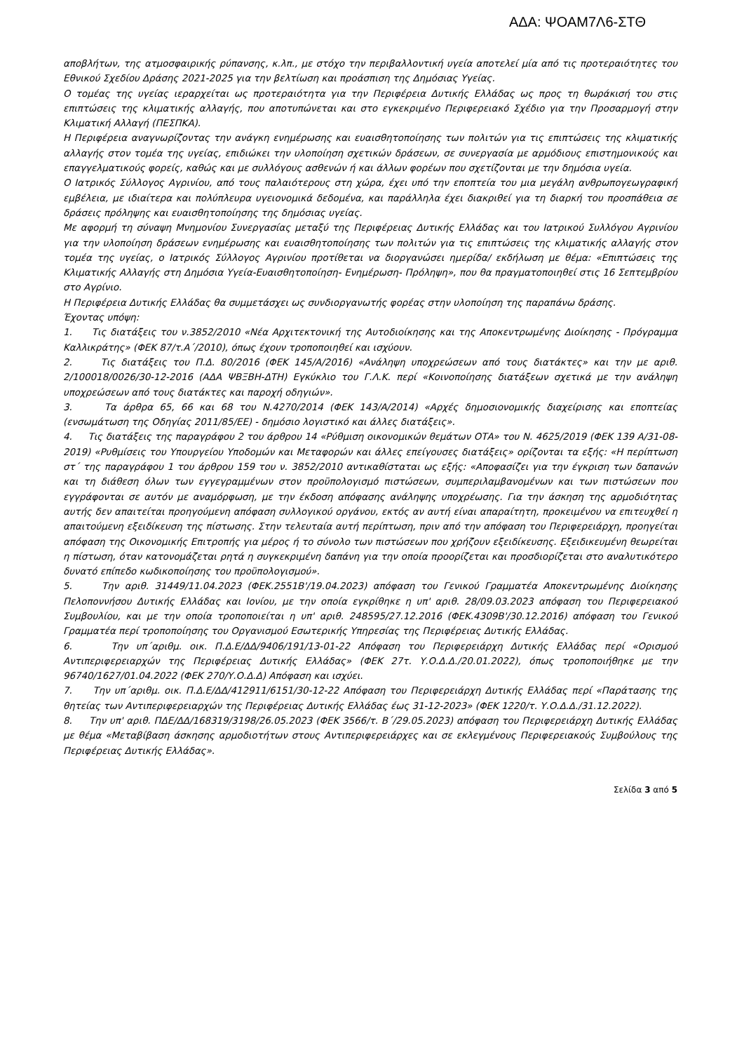ΑΔΑ: ΨΟΑΜ7Λ6-ΣΤΘ
αποβλήτων, της ατμοσφαιρικής ρύπανσης, κ.λπ., με στόχο την περιβαλλοντική υγεία αποτελεί μία από τις προτεραιότητες του Εθνικού Σχεδίου Δράσης 2021-2025 για την βελτίωση και προάσπιση της Δημόσιας Υγείας.
Ο τομέας της υγείας ιεραρχείται ως προτεραιότητα για την Περιφέρεια Δυτικής Ελλάδας ως προς τη θωράκισή του στις επιπτώσεις της κλιματικής αλλαγής, που αποτυπώνεται και στο εγκεκριμένο Περιφερειακό Σχέδιο για την Προσαρμογή στην Κλιματική Αλλαγή (ΠΕΣΠΚΑ).
Η Περιφέρεια αναγνωρίζοντας την ανάγκη ενημέρωσης και ευαισθητοποίησης των πολιτών για τις επιπτώσεις της κλιματικής αλλαγής στον τομέα της υγείας, επιδιώκει την υλοποίηση σχετικών δράσεων, σε συνεργασία με αρμόδιους επιστημονικούς και επαγγελματικούς φορείς, καθώς και με συλλόγους ασθενών ή και άλλων φορέων που σχετίζονται με την δημόσια υγεία.
Ο Ιατρικός Σύλλογος Αγρινίου, από τους παλαιότερους στη χώρα, έχει υπό την εποπτεία του μια μεγάλη ανθρωπογεωγραφική εμβέλεια, με ιδιαίτερα και πολύπλευρα υγειονομικά δεδομένα, και παράλληλα έχει διακριθεί για τη διαρκή του προσπάθεια σε δράσεις πρόληψης και ευαισθητοποίησης της δημόσιας υγείας.
Με αφορμή τη σύναψη Μνημονίου Συνεργασίας μεταξύ της Περιφέρειας Δυτικής Ελλάδας και του Ιατρικού Συλλόγου Αγρινίου για την υλοποίηση δράσεων ενημέρωσης και ευαισθητοποίησης των πολιτών για τις επιπτώσεις της κλιματικής αλλαγής στον τομέα της υγείας, ο Ιατρικός Σύλλογος Αγρινίου προτίθεται να διοργανώσει ημερίδα/ εκδήλωση με θέμα: «Επιπτώσεις της Κλιματικής Αλλαγής στη Δημόσια Υγεία-Ευαισθητοποίηση- Ενημέρωση- Πρόληψη», που θα πραγματοποιηθεί στις 16 Σεπτεμβρίου στο Αγρίνιο.
Η Περιφέρεια Δυτικής Ελλάδας θα συμμετάσχει ως συνδιοργανωτής φορέας στην υλοποίηση της παραπάνω δράσης.
Έχοντας υπόψη:
1. Τις διατάξεις του ν.3852/2010 «Νέα Αρχιτεκτονική της Αυτοδιοίκησης και της Αποκεντρωμένης Διοίκησης - Πρόγραμμα Καλλικράτης» (ΦΕΚ 87/τ.Α΄/2010), όπως έχουν τροποποιηθεί και ισχύουν.
2. Τις διατάξεις του Π.Δ. 80/2016 (ΦΕΚ 145/Α/2016) «Ανάληψη υποχρεώσεων από τους διατάκτες» και την με αριθ. 2/100018/0026/30-12-2016 (ΑΔΑ ΨΒΞΒΗ-ΔΤΗ) Εγκύκλιο του Γ.Λ.Κ. περί «Κοινοποίησης διατάξεων σχετικά με την ανάληψη υποχρεώσεων από τους διατάκτες και παροχή οδηγιών».
3. Τα άρθρα 65, 66 και 68 του Ν.4270/2014 (ΦΕΚ 143/Α/2014) «Αρχές δημοσιονομικής διαχείρισης και εποπτείας (ενσωμάτωση της Οδηγίας 2011/85/ΕΕ) - δημόσιο λογιστικό και άλλες διατάξεις».
4. Τις διατάξεις της παραγράφου 2 του άρθρου 14 «Ρύθμιση οικονομικών θεμάτων ΟΤΑ» του Ν. 4625/2019 (ΦΕΚ 139 Α/31-08-2019) «Ρυθμίσεις του Υπουργείου Υποδομών και Μεταφορών και άλλες επείγουσες διατάξεις» ορίζονται τα εξής: «Η περίπτωση στ΄ της παραγράφου 1 του άρθρου 159 του ν. 3852/2010 αντικαθίσταται ως εξής: «Αποφασίζει για την έγκριση των δαπανών και τη διάθεση όλων των εγγεγραμμένων στον προϋπολογισμό πιστώσεων, συμπεριλαμβανομένων και των πιστώσεων που εγγράφονται σε αυτόν με αναμόρφωση, με την έκδοση απόφασης ανάληψης υποχρέωσης. Για την άσκηση της αρμοδιότητας αυτής δεν απαιτείται προηγούμενη απόφαση συλλογικού οργάνου, εκτός αν αυτή είναι απαραίτητη, προκειμένου να επιτευχθεί η απαιτούμενη εξειδίκευση της πίστωσης. Στην τελευταία αυτή περίπτωση, πριν από την απόφαση του Περιφερειάρχη, προηγείται απόφαση της Οικονομικής Επιτροπής για μέρος ή το σύνολο των πιστώσεων που χρήζουν εξειδίκευσης. Εξειδικευμένη θεωρείται η πίστωση, όταν κατονομάζεται ρητά η συγκεκριμένη δαπάνη για την οποία προορίζεται και προσδιορίζεται στο αναλυτικότερο δυνατό επίπεδο κωδικοποίησης του προϋπολογισμού».
5. Την αριθ. 31449/11.04.2023 (ΦΕΚ.2551Β'/19.04.2023) απόφαση του Γενικού Γραμματέα Αποκεντρωμένης Διοίκησης Πελοποννήσου Δυτικής Ελλάδας και Ιονίου, με την οποία εγκρίθηκε η υπ' αριθ. 28/09.03.2023 απόφαση του Περιφερειακού Συμβουλίου, και με την οποία τροποποιείται η υπ' αριθ. 248595/27.12.2016 (ΦΕΚ.4309Β'/30.12.2016) απόφαση του Γενικού Γραμματέα περί τροποποίησης του Οργανισμού Εσωτερικής Υπηρεσίας της Περιφέρειας Δυτικής Ελλάδας.
6. Την υπ΄αριθμ. οικ. Π.Δ.Ε/ΔΔ/9406/191/13-01-22 Απόφαση του Περιφερειάρχη Δυτικής Ελλάδας περί «Ορισμού Αντιπεριφερειαρχών της Περιφέρειας Δυτικής Ελλάδας» (ΦΕΚ 27τ. Υ.Ο.Δ.Δ./20.01.2022), όπως τροποποιήθηκε με την 96740/1627/01.04.2022 (ΦΕΚ 270/Υ.Ο.Δ.Δ) Απόφαση και ισχύει.
7. Την υπ΄αριθμ. οικ. Π.Δ.Ε/ΔΔ/412911/6151/30-12-22 Απόφαση του Περιφερειάρχη Δυτικής Ελλάδας περί «Παράτασης της θητείας των Αντιπεριφερειαρχών της Περιφέρειας Δυτικής Ελλάδας έως 31-12-2023» (ΦΕΚ 1220/τ. Υ.Ο.Δ.Δ./31.12.2022).
8. Την υπ' αριθ. ΠΔΕ/ΔΔ/168319/3198/26.05.2023 (ΦΕΚ 3566/τ. Β΄/29.05.2023) απόφαση του Περιφερειάρχη Δυτικής Ελλάδας με θέμα «Μεταβίβαση άσκησης αρμοδιοτήτων στους Αντιπεριφερειάρχες και σε εκλεγμένους Περιφερειακούς Συμβούλους της Περιφέρειας Δυτικής Ελλάδας».
Σελίδα 3 από 5